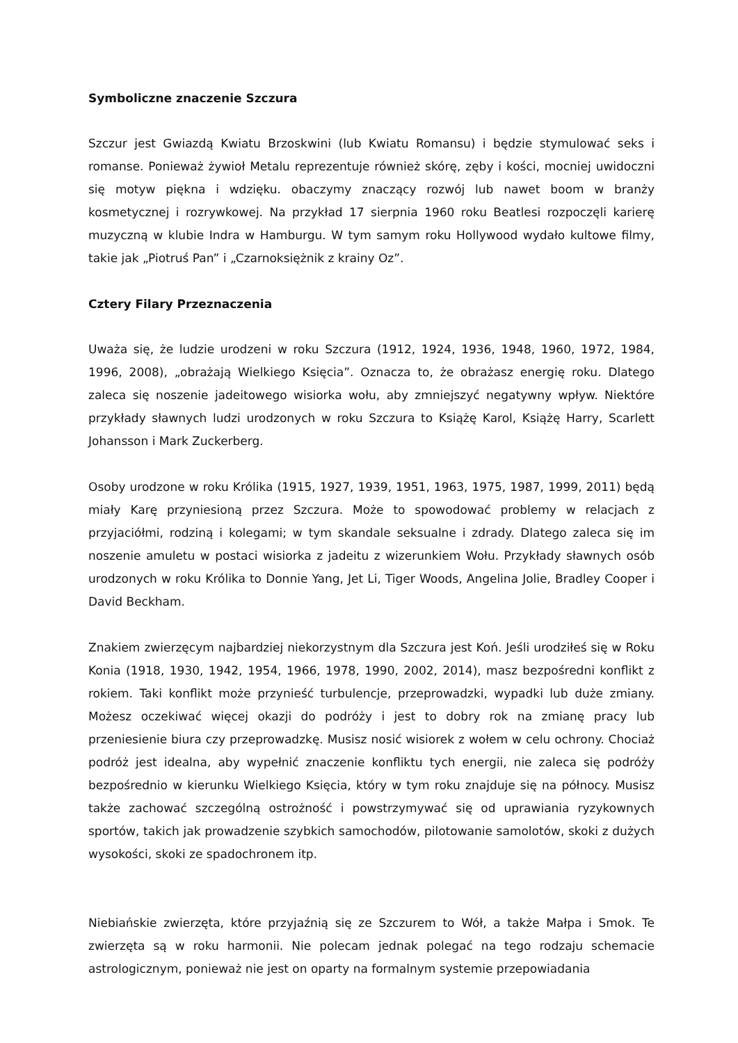Symboliczne znaczenie Szczura
Szczur jest Gwiazdą Kwiatu Brzoskwini (lub Kwiatu Romansu) i będzie stymulować seks i romanse. Ponieważ żywioł Metalu reprezentuje również skórę, zęby i kości, mocniej uwidoczni się motyw piękna i wdzięku. obaczymy znaczący rozwój lub nawet boom w branży kosmetycznej i rozrywkowej. Na przykład 17 sierpnia 1960 roku Beatlesi rozpoczęli karierę muzyczną w klubie Indra w Hamburgu. W tym samym roku Hollywood wydało kultowe filmy, takie jak „Piotruś Pan” i „Czarnoksiężnik z krainy Oz”.
Cztery Filary Przeznaczenia
Uważa się, że ludzie urodzeni w roku Szczura (1912, 1924, 1936, 1948, 1960, 1972, 1984, 1996, 2008), „obrażają Wielkiego Księcia”. Oznacza to, że obrażasz energię roku. Dlatego zaleca się noszenie jadeitowego wisiorka wołu, aby zmniejszyć negatywny wpływ. Niektóre przykłady sławnych ludzi urodzonych w roku Szczura to Książę Karol, Książę Harry, Scarlett Johansson i Mark Zuckerberg.
Osoby urodzone w roku Królika (1915, 1927, 1939, 1951, 1963, 1975, 1987, 1999, 2011) będą miały Karę przyniesioną przez Szczura. Może to spowodować problemy w relacjach z przyjaciółmi, rodziną i kolegami; w tym skandale seksualne i zdrady. Dlatego zaleca się im noszenie amuletu w postaci wisiorka z jadeitu z wizerunkiem Wołu. Przykłady sławnych osób urodzonych w roku Królika to Donnie Yang, Jet Li, Tiger Woods, Angelina Jolie, Bradley Cooper i David Beckham.
Znakiem zwierzęcym najbardziej niekorzystnym dla Szczura jest Koń. Jeśli urodziłeś się w Roku Konia (1918, 1930, 1942, 1954, 1966, 1978, 1990, 2002, 2014), masz bezpośredni konflikt z rokiem. Taki konflikt może przynieść turbulencje, przeprowadzki, wypadki lub duże zmiany. Możesz oczekiwać więcej okazji do podróży i jest to dobry rok na zmianę pracy lub przeniesienie biura czy przeprowadzkę. Musisz nosić wisiorek z wołem w celu ochrony. Chociaż podróż jest idealna, aby wypełnić znaczenie konfliktu tych energii, nie zaleca się podróży bezpośrednio w kierunku Wielkiego Księcia, który w tym roku znajduje się na północy. Musisz także zachować szczególną ostrożność i powstrzymywać się od uprawiania ryzykownych sportów, takich jak prowadzenie szybkich samochodów, pilotowanie samolotów, skoki z dużych wysokości, skoki ze spadochronem itp.
Niebiańskie zwierzęta, które przyjaźnią się ze Szczurem to Wół, a także Małpa i Smok. Te zwierzęta są w roku harmonii. Nie polecam jednak polegać na tego rodzaju schemacie astrologicznym, ponieważ nie jest on oparty na formalnym systemie przepowiadania